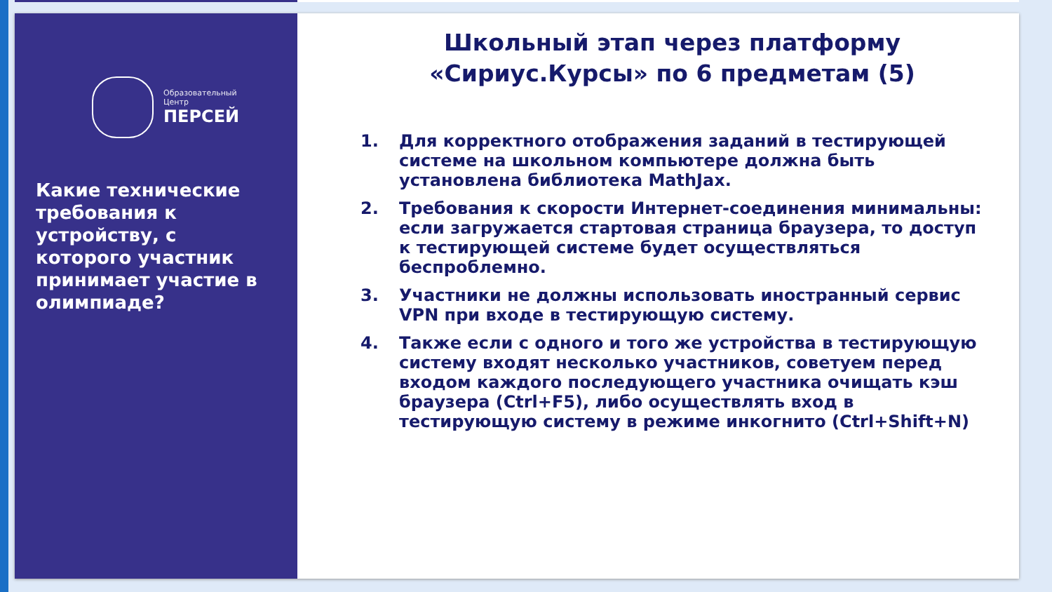Образовательный
Центр
ПЕРСЕЙ
Какие технические требования к устройству, с которого участник принимает участие в олимпиаде?
Школьный этап через платформу
«Сириус.Курсы» по 6 предметам (5)
1. Для корректного отображения заданий в тестирующей системе на школьном компьютере должна быть установлена библиотека MathJax.
2. Требования к скорости Интернет-соединения минимальны: если загружается стартовая страница браузера, то доступ к тестирующей системе будет осуществляться беспроблемно.
3. Участники не должны использовать иностранный сервис VPN при входе в тестирующую систему.
4. Также если с одного и того же устройства в тестирующую систему входят несколько участников, советуем перед входом каждого последующего участника очищать кэш браузера (Ctrl+F5), либо осуществлять вход в тестирующую систему в режиме инкогнито (Ctrl+Shift+N)